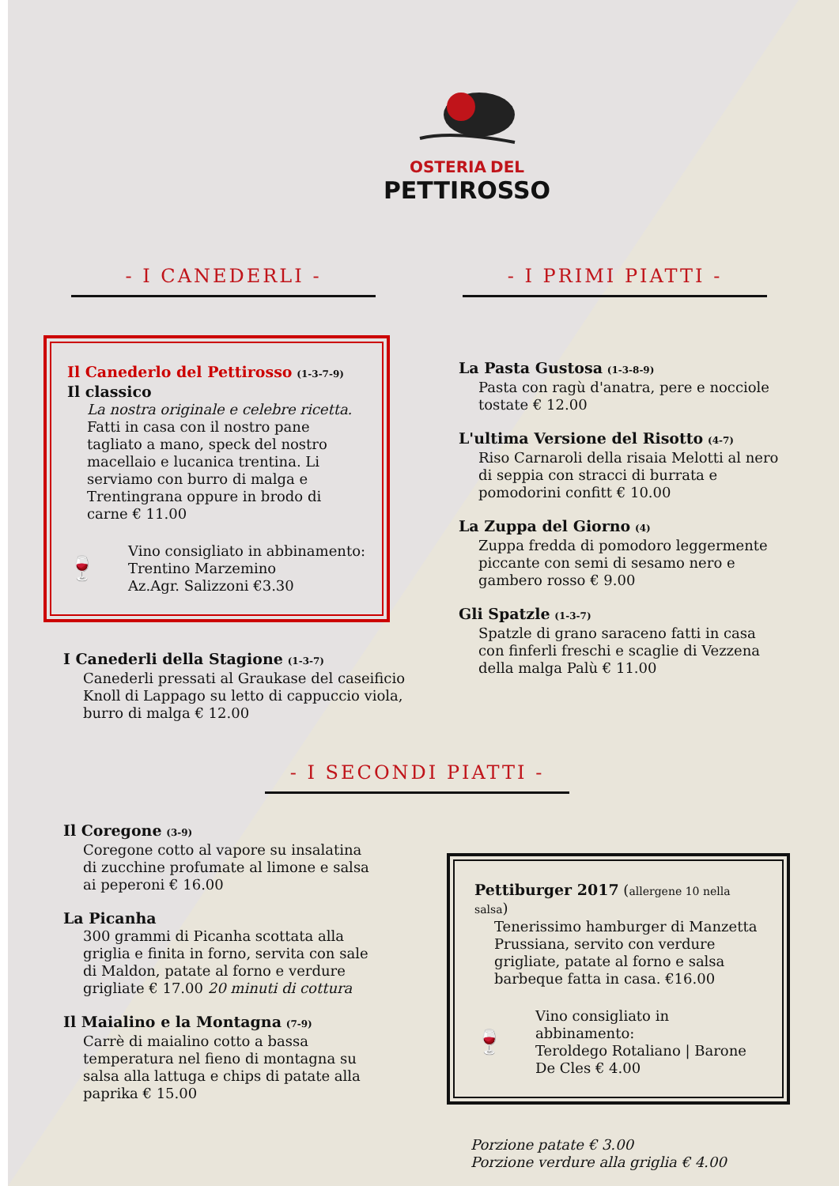OSTERIA DEL
PETTIROSSO
- I CANEDERLI - - I PRIMI PIATTI -
Il Canederlo del Pettirosso (1-3-7-9)
Il classico
La nostra originale e celebre ricetta.
Fatti in casa con il nostro pane tagliato a mano, speck del nostro macellaio e lucanica trentina. Li serviamo con burro di malga e Trentingrana oppure in brodo di carne € 11.00
🍷
Vino consigliato in abbinamento:
Trentino Marzemino
Az.Agr. Salizzoni €3.30
I Canederli della Stagione (1-3-7)
Canederli pressati al Graukase del caseificio Knoll di Lappago su letto di cappuccio viola, burro di malga € 12.00
La Pasta Gustosa (1-3-8-9)
Pasta con ragù d'anatra, pere e nocciole tostate € 12.00
L'ultima Versione del Risotto (4-7)
Riso Carnaroli della risaia Melotti al nero di seppia con stracci di burrata e pomodorini confitt € 10.00
La Zuppa del Giorno (4)
Zuppa fredda di pomodoro leggermente piccante con semi di sesamo nero e gambero rosso € 9.00
Gli Spatzle (1-3-7)
Spatzle di grano saraceno fatti in casa con finferli freschi e scaglie di Vezzena della malga Palù € 11.00
- I SECONDI PIATTI -
Il Coregone (3-9)
Coregone cotto al vapore su insalatina di zucchine profumate al limone e salsa ai peperoni € 16.00
La Picanha
300 grammi di Picanha scottata alla griglia e finita in forno, servita con sale di Maldon, patate al forno e verdure grigliate € 17.00 20 minuti di cottura
Il Maialino e la Montagna (7-9)
Carrè di maialino cotto a bassa temperatura nel fieno di montagna su salsa alla lattuga e chips di patate alla paprika € 15.00
Pettiburger 2017 (allergene 10 nella salsa)
Tenerissimo hamburger di Manzetta Prussiana, servito con verdure grigliate, patate al forno e salsa barbeque fatta in casa. €16.00
🍷
Vino consigliato in abbinamento:
Teroldego Rotaliano | Barone De Cles € 4.00
Porzione patate € 3.00
Porzione verdure alla griglia € 4.00